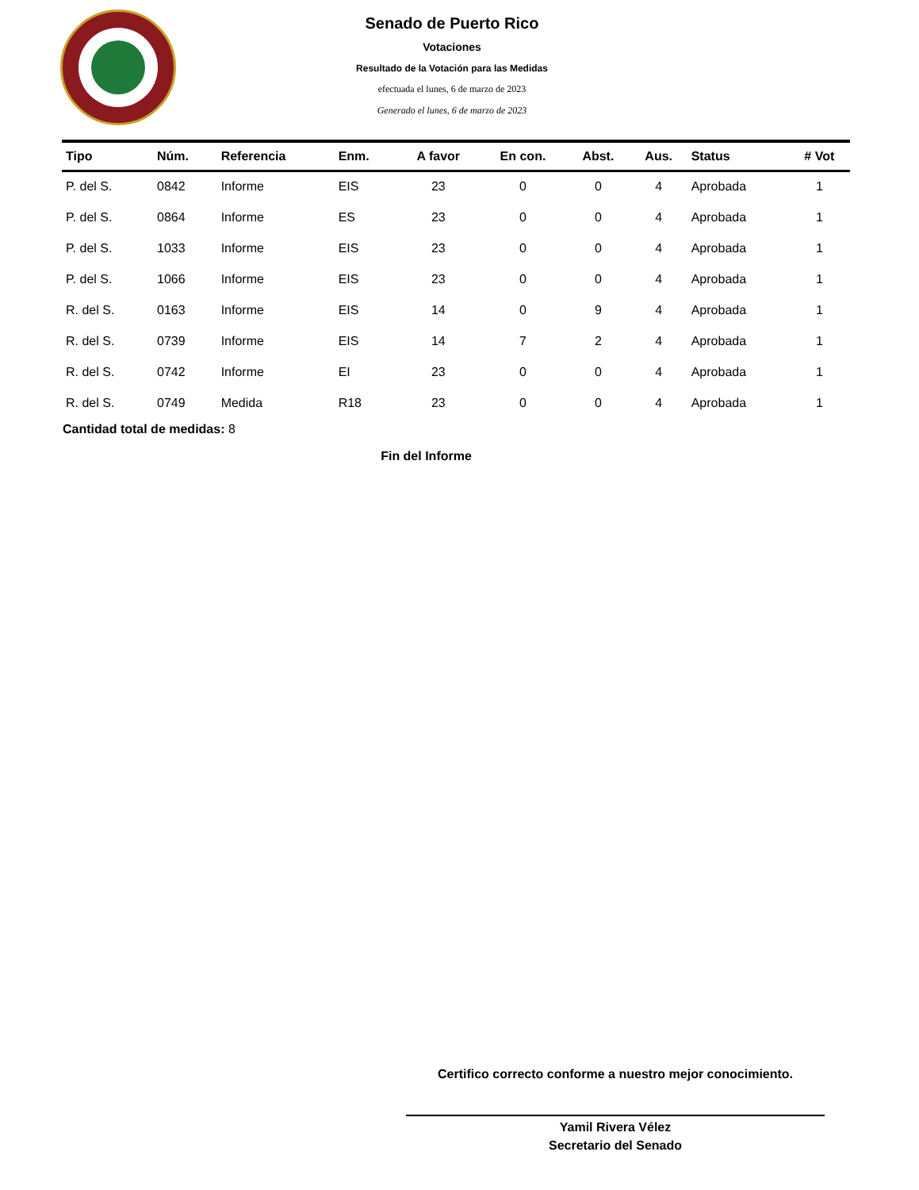Senado de Puerto Rico
Votaciones
Resultado de la Votación para las Medidas
efectuada el lunes, 6 de marzo de 2023
Generado el lunes, 6 de marzo de 2023
| Tipo | Núm. | Referencia | Enm. | A favor | En con. | Abst. | Aus. | Status | # Vot |
| --- | --- | --- | --- | --- | --- | --- | --- | --- | --- |
| P. del S. | 0842 | Informe | EIS | 23 | 0 | 0 | 4 | Aprobada | 1 |
| P. del S. | 0864 | Informe | ES | 23 | 0 | 0 | 4 | Aprobada | 1 |
| P. del S. | 1033 | Informe | EIS | 23 | 0 | 0 | 4 | Aprobada | 1 |
| P. del S. | 1066 | Informe | EIS | 23 | 0 | 0 | 4 | Aprobada | 1 |
| R. del S. | 0163 | Informe | EIS | 14 | 0 | 9 | 4 | Aprobada | 1 |
| R. del S. | 0739 | Informe | EIS | 14 | 7 | 2 | 4 | Aprobada | 1 |
| R. del S. | 0742 | Informe | EI | 23 | 0 | 0 | 4 | Aprobada | 1 |
| R. del S. | 0749 | Medida | R18 | 23 | 0 | 0 | 4 | Aprobada | 1 |
Cantidad total de medidas: 8
Fin del Informe
Certifico correcto conforme a nuestro mejor conocimiento.
Yamil Rivera Vélez
Secretario del Senado